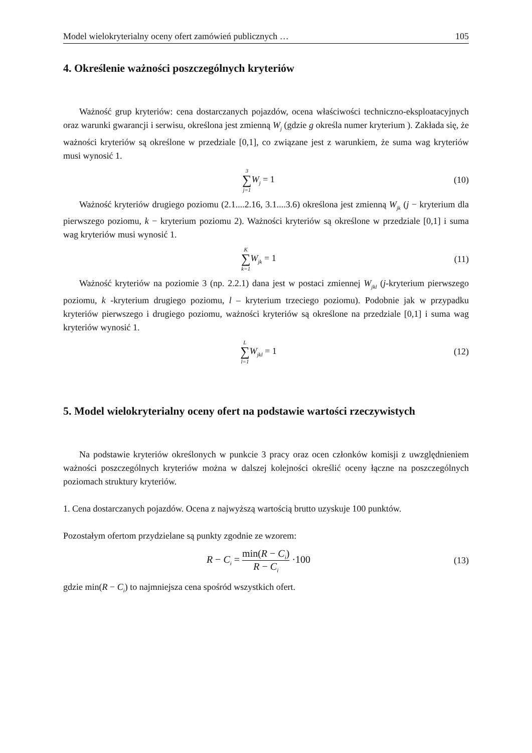Model wielokryterialny oceny ofert zamówień publicznych … 105
4. Określenie ważności poszczególnych kryteriów
Ważność grup kryteriów: cena dostarczanych pojazdów, ocena właściwości techniczno-eksploatacyjnych oraz warunki gwarancji i serwisu, określona jest zmienną W<sub>j</sub> (gdzie g określa numer kryterium ). Zakłada się, że ważności kryteriów są określone w przedziale [0,1], co związane jest z warunkiem, że suma wag kryteriów musi wynosić 1.
3 ∑ j=1 W<sub>j</sub> = 1 (10)
Ważność kryteriów drugiego poziomu (2.1....2.16, 3.1....3.6) określona jest zmienną W<sub>jk</sub> (j − kryterium dla pierwszego poziomu, k − kryterium poziomu 2). Ważności kryteriów są określone w przedziale [0,1] i suma wag kryteriów musi wynosić 1.
K ∑ k=1 W<sub>jk</sub> = 1 (11)
Ważność kryteriów na poziomie 3 (np. 2.2.1) dana jest w postaci zmiennej W<sub>jkl</sub> (j-kryterium pierwszego poziomu, k -kryterium drugiego poziomu, l – kryterium trzeciego poziomu). Podobnie jak w przypadku kryteriów pierwszego i drugiego poziomu, ważności kryteriów są określone na przedziale [0,1] i suma wag kryteriów wynosić 1.
L ∑ l=1 W<sub>jkl</sub> = 1 (12)
5. Model wielokryterialny oceny ofert na podstawie wartości rzeczywistych
Na podstawie kryteriów określonych w punkcie 3 pracy oraz ocen członków komisji z uwzględnieniem ważności poszczególnych kryteriów można w dalszej kolejności określić oceny łączne na poszczególnych poziomach struktury kryteriów.
1. Cena dostarczanych pojazdów. Ocena z najwyższą wartością brutto uzyskuje 100 punktów.
Pozostałym ofertom przydzielane są punkty zgodnie ze wzorem:
R − C<sub>i</sub> = min(R − C<sub>i</sub>) R − C<sub>i</sub> ·100
(13)
gdzie min(R − C<sub>i</sub>) to najmniejsza cena spośród wszystkich ofert.